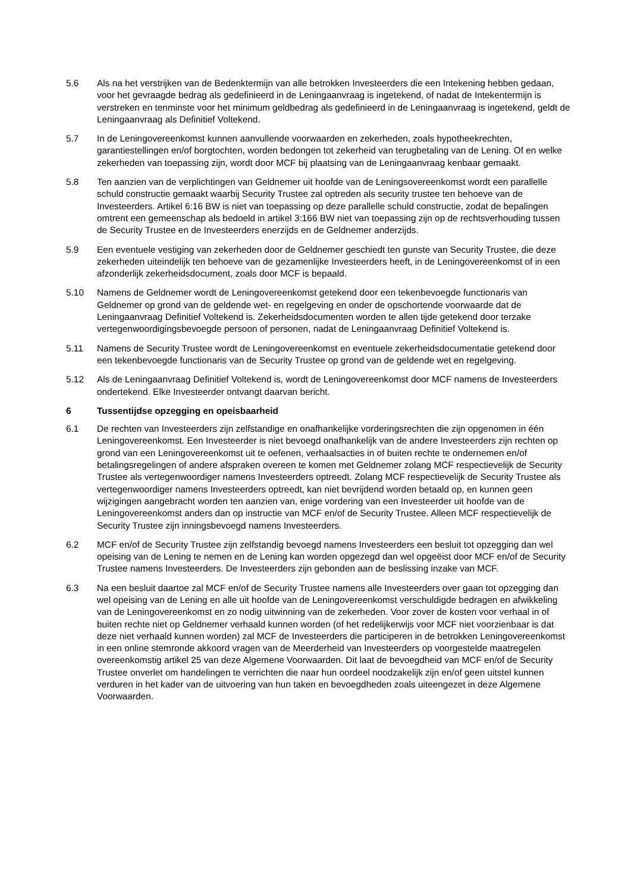5.6 Als na het verstrijken van de Bedenktermijn van alle betrokken Investeerders die een Intekening hebben gedaan, voor het gevraagde bedrag als gedefinieerd in de Leningaanvraag is ingetekend, of nadat de Intekentermijn is verstreken en tenminste voor het minimum geldbedrag als gedefinieerd in de Leningaanvraag is ingetekend, geldt de Leningaanvraag als Definitief Voltekend.
5.7 In de Leningovereenkomst kunnen aanvullende voorwaarden en zekerheden, zoals hypotheekrechten, garantiestellingen en/of borgtochten, worden bedongen tot zekerheid van terugbetaling van de Lening. Of en welke zekerheden van toepassing zijn, wordt door MCF bij plaatsing van de Leningaanvraag kenbaar gemaakt.
5.8 Ten aanzien van de verplichtingen van Geldnemer uit hoofde van de Leningsovereenkomst wordt een parallelle schuld constructie gemaakt waarbij Security Trustee zal optreden als security trustee ten behoeve van de Investeerders. Artikel 6:16 BW is niet van toepassing op deze parallelle schuld constructie, zodat de bepalingen omtrent een gemeenschap als bedoeld in artikel 3:166 BW niet van toepassing zijn op de rechtsverhouding tussen de Security Trustee en de Investeerders enerzijds en de Geldnemer anderzijds.
5.9 Een eventuele vestiging van zekerheden door de Geldnemer geschiedt ten gunste van Security Trustee, die deze zekerheden uiteindelijk ten behoeve van de gezamenlijke Investeerders heeft, in de Leningovereenkomst of in een afzonderlijk zekerheidsdocument, zoals door MCF is bepaald.
5.10 Namens de Geldnemer wordt de Leningovereenkomst getekend door een tekenbevoegde functionaris van Geldnemer op grond van de geldende wet- en regelgeving en onder de opschortende voorwaarde dat de Leningaanvraag Definitief Voltekend is. Zekerheidsdocumenten worden te allen tijde getekend door terzake vertegenwoordigingsbevoegde persoon of personen, nadat de Leningaanvraag Definitief Voltekend is.
5.11 Namens de Security Trustee wordt de Leningovereenkomst en eventuele zekerheidsdocumentatie getekend door een tekenbevoegde functionaris van de Security Trustee op grond van de geldende wet en regelgeving.
5.12 Als de Leningaanvraag Definitief Voltekend is, wordt de Leningovereenkomst door MCF namens de Investeerders ondertekend. Elke Investeerder ontvangt daarvan bericht.
6 Tussentijdse opzegging en opeisbaarheid
6.1 De rechten van Investeerders zijn zelfstandige en onafhankelijke vorderingsrechten die zijn opgenomen in één Leningovereenkomst. Een Investeerder is niet bevoegd onafhankelijk van de andere Investeerders zijn rechten op grond van een Leningovereenkomst uit te oefenen, verhaalsacties in of buiten rechte te ondernemen en/of betalingsregelingen of andere afspraken overeen te komen met Geldnemer zolang MCF respectievelijk de Security Trustee als vertegenwoordiger namens Investeerders optreedt. Zolang MCF respectievelijk de Security Trustee als vertegenwoordiger namens Investeerders optreedt, kan niet bevrijdend worden betaald op, en kunnen geen wijzigingen aangebracht worden ten aanzien van, enige vordering van een Investeerder uit hoofde van de Leningovereenkomst anders dan op instructie van MCF en/of de Security Trustee. Alleen MCF respectievelijk de Security Trustee zijn inningsbevoegd namens Investeerders.
6.2 MCF en/of de Security Trustee zijn zelfstandig bevoegd namens Investeerders een besluit tot opzegging dan wel opeising van de Lening te nemen en de Lening kan worden opgezegd dan wel opgeëist door MCF en/of de Security Trustee namens Investeerders. De Investeerders zijn gebonden aan de beslissing inzake van MCF.
6.3 Na een besluit daartoe zal MCF en/of de Security Trustee namens alle Investeerders over gaan tot opzegging dan wel opeising van de Lening en alle uit hoofde van de Leningovereenkomst verschuldigde bedragen en afwikkeling van de Leningovereenkomst en zo nodig uitwinning van de zekerheden. Voor zover de kosten voor verhaal in of buiten rechte niet op Geldnemer verhaald kunnen worden (of het redelijkerwijs voor MCF niet voorzienbaar is dat deze niet verhaald kunnen worden) zal MCF de Investeerders die participeren in de betrokken Leningovereenkomst in een online stemronde akkoord vragen van de Meerderheid van Investeerders op voorgestelde maatregelen overeenkomstig artikel 25 van deze Algemene Voorwaarden. Dit laat de bevoegdheid van MCF en/of de Security Trustee onverlet om handelingen te verrichten die naar hun oordeel noodzakelijk zijn en/of geen uitstel kunnen verduren in het kader van de uitvoering van hun taken en bevoegdheden zoals uiteengezet in deze Algemene Voorwaarden.